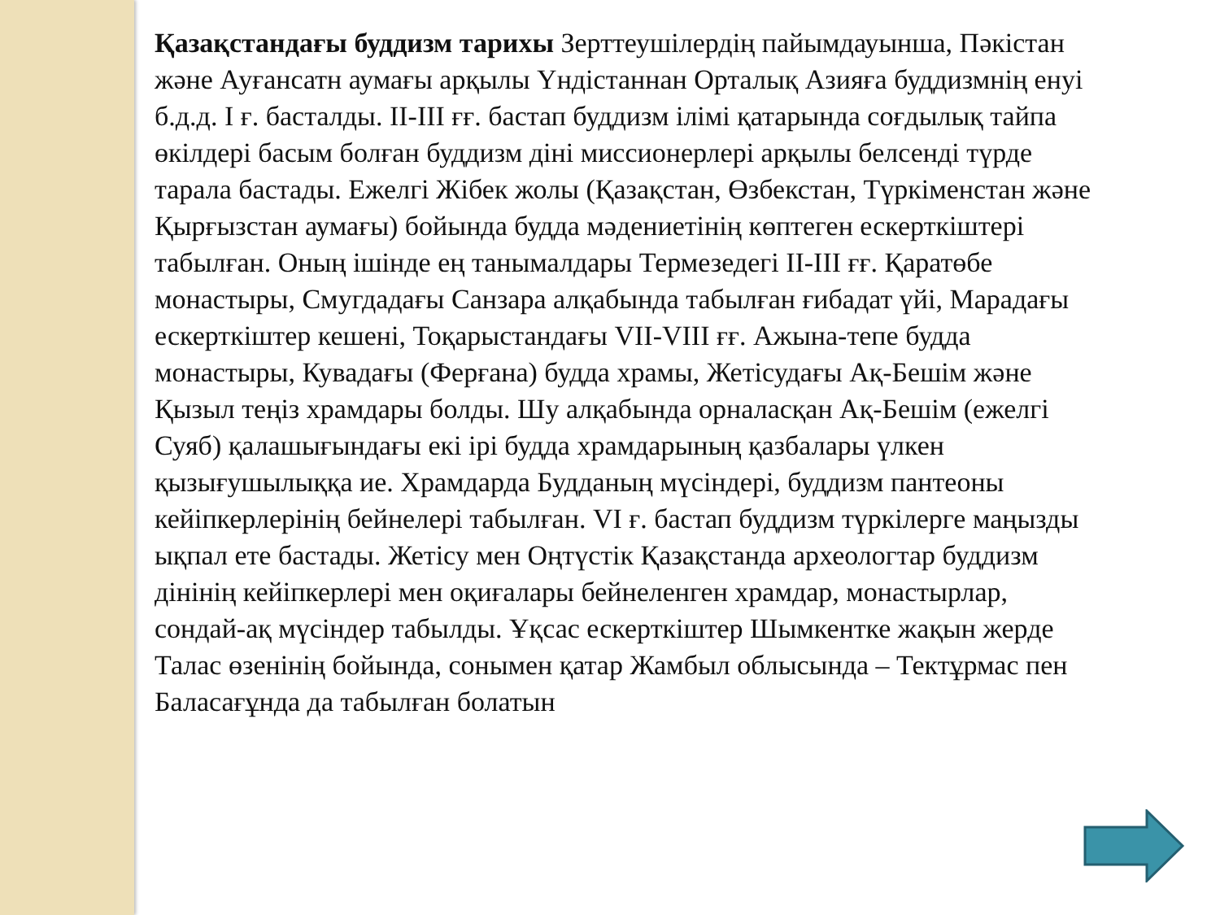Қазақстандағы буддизм тарихы Зерттеушілердің пайымдауынша, Пәкістан және Ауғансатн аумағы арқылы Үндістаннан Орталық Азияға буддизмнің енуі б.д.д. I ғ. басталды. II-III ғғ. бастап буддизм ілімі қатарында соғдылық тайпа өкілдері басым болған буддизм діні миссионерлері арқылы белсенді түрде тарала бастады. Ежелгі Жібек жолы (Қазақстан, Өзбекстан, Түркіменстан және Қырғызстан аумағы) бойында будда мәдениетінің көптеген ескерткіштері табылған. Оның ішінде ең танымалдары Термезедегі II-III ғғ. Қаратөбе монастыры, Смугдадағы Санзара алқабында табылған ғибадат үйі, Марадағы ескерткіштер кешені, Тоқарыстандағы VII-VIII ғғ. Ажына-тепе будда монастыры, Кувадағы (Ферғана) будда храмы, Жетісудағы Ақ-Бешім және Қызыл теңіз храмдары болды. Шу алқабында орналасқан Ақ-Бешім (ежелгі Суяб) қалашығындағы екі ірі будда храмдарының қазбалары үлкен қызығушылыққа ие. Храмдарда Будданың мүсіндері, буддизм пантеоны кейіпкерлерінің бейнелері табылған. VI ғ. бастап буддизм түркілерге маңызды ықпал ете бастады. Жетісу мен Оңтүстік Қазақстанда археологтар буддизм дінінің кейіпкерлері мен оқиғалары бейнеленген храмдар, монастырлар, сондай-ақ мүсіндер табылды. Ұқсас ескерткіштер Шымкентке жақын жерде Талас өзенінің бойында, сонымен қатар Жамбыл облысында – Тектұрмас пен Баласағұнда да табылған болатын